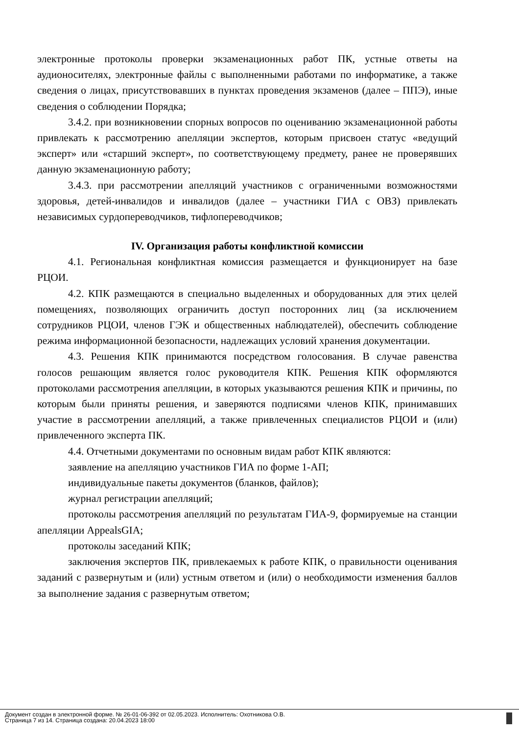электронные протоколы проверки экзаменационных работ ПК, устные ответы на аудионосителях, электронные файлы с выполненными работами по информатике, а также сведения о лицах, присутствовавших в пунктах проведения экзаменов (далее – ППЭ), иные сведения о соблюдении Порядка;
3.4.2. при возникновении спорных вопросов по оцениванию экзаменационной работы привлекать к рассмотрению апелляции экспертов, которым присвоен статус «ведущий эксперт» или «старший эксперт», по соответствующему предмету, ранее не проверявших данную экзаменационную работу;
3.4.3. при рассмотрении апелляций участников с ограниченными возможностями здоровья, детей-инвалидов и инвалидов (далее – участники ГИА с ОВЗ) привлекать независимых сурдопереводчиков, тифлопереводчиков;
IV. Организация работы конфликтной комиссии
4.1. Региональная конфликтная комиссия размещается и функционирует на базе РЦОИ.
4.2. КПК размещаются в специально выделенных и оборудованных для этих целей помещениях, позволяющих ограничить доступ посторонних лиц (за исключением сотрудников РЦОИ, членов ГЭК и общественных наблюдателей), обеспечить соблюдение режима информационной безопасности, надлежащих условий хранения документации.
4.3. Решения КПК принимаются посредством голосования. В случае равенства голосов решающим является голос руководителя КПК. Решения КПК оформляются протоколами рассмотрения апелляции, в которых указываются решения КПК и причины, по которым были приняты решения, и заверяются подписями членов КПК, принимавших участие в рассмотрении апелляций, а также привлеченных специалистов РЦОИ и (или) привлеченного эксперта ПК.
4.4. Отчетными документами по основным видам работ КПК являются:
заявление на апелляцию участников ГИА по форме 1-АП;
индивидуальные пакеты документов (бланков, файлов);
журнал регистрации апелляций;
протоколы рассмотрения апелляций по результатам ГИА-9, формируемые на станции апелляции AppealsGIA;
протоколы заседаний КПК;
заключения экспертов ПК, привлекаемых к работе КПК, о правильности оценивания заданий с развернутым и (или) устным ответом и (или) о необходимости изменения баллов за выполнение задания с развернутым ответом;
Документ создан в электронной форме. № 26-01-06-392 от 02.05.2023. Исполнитель: Охотникова О.В.
Страница 7 из 14. Страница создана: 20.04.2023 18:00